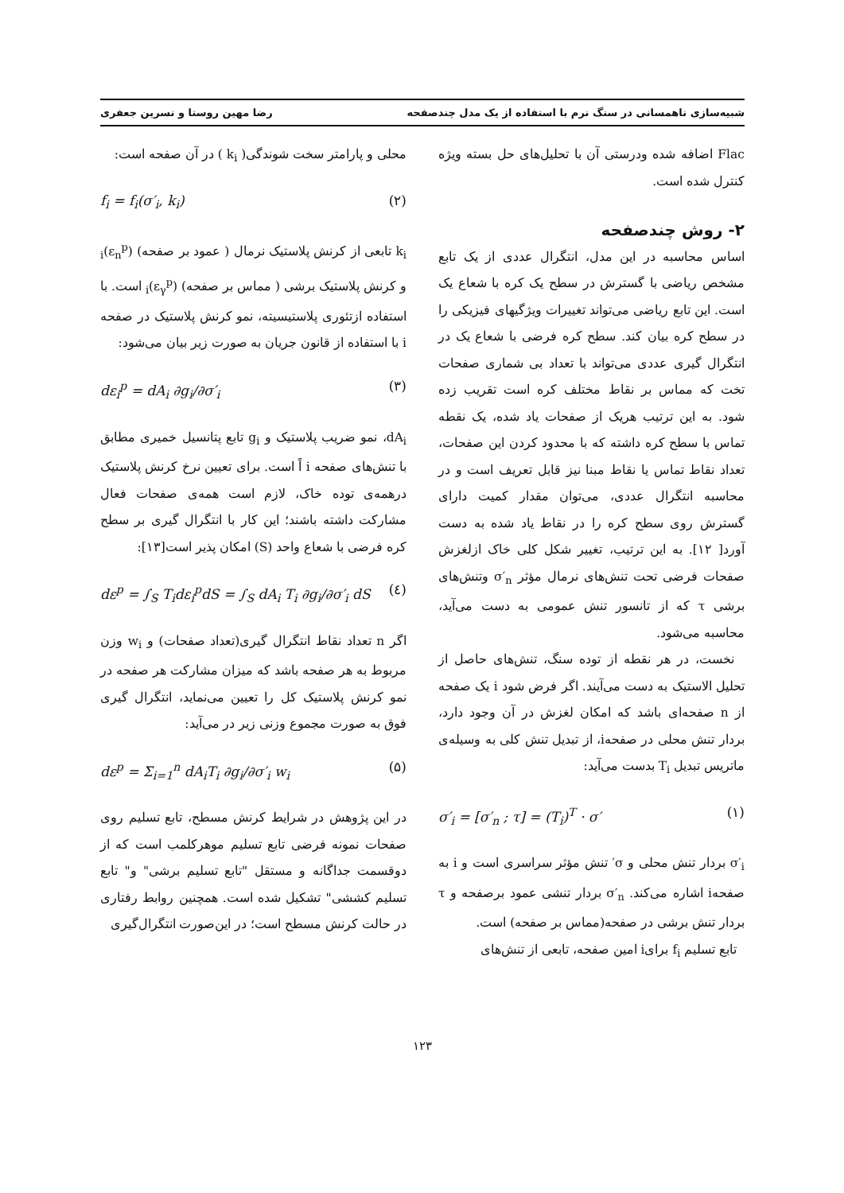شبیه‌سازی ناهمسانی در سنگ نرم با استفاده از یک مدل چندصفحه رضا مهین روستا و نسرین جعفری
Flac اضافه شده ودرستی آن با تحلیل‌های حل بسته ویژه کنترل شده است.
۲- روش چندصفحه
اساس محاسبه در این مدل، انتگرال عددی از یک تابع مشخص ریاضی با گسترش در سطح یک کره با شعاع یک است. این تابع ریاضی می‌تواند تغییرات ویژگیهای فیزیکی را در سطح کره بیان کند. سطح کره فرضی با شعاع یک در انتگرال گیری عددی می‌تواند با تعداد بی شماری صفحات تخت که مماس بر نقاط مختلف کره است تقریب زده شود. به این ترتیب هریک از صفحات یاد شده، یک نقطه تماس با سطح کره داشته که با محدود کردن این صفحات، تعداد نقاط تماس یا نقاط مبنا نیز قابل تعریف است و در محاسبه انتگرال عددی، می‌توان مقدار کمیت دارای گسترش روی سطح کره را در نقاط یاد شده به دست آورد[ ۱۲]. به این ترتیب، تغییر شکل کلی خاک ازلغزش صفحات فرضی تحت تنش‌های نرمال مؤثر σ′<sub>n</sub> وتنش‌های برشی τ که از تانسور تنش عمومی به دست می‌آید، محاسبه می‌شود.
نخست، در هر نقطه از توده سنگ، تنش‌های حاصل از تحلیل الاستیک به دست می‌آیند. اگر فرض شود i یک صفحه از n صفحه‌ای باشد که امکان لغزش در آن وجود دارد، بردار تنش محلی در صفحهi، از تبدیل تنش کلی به وسیله‌ی ماتریس تبدیل T<sub>i</sub> بدست می‌آید:
σ′<sub>i</sub> = [σ′<sub>n</sub> ; τ] = (T<sub>i</sub>)<sup>T</sup> · σ′ (۱)
σ′<sub>i</sub> بردار تنش محلی و σ′ تنش مؤثر سراسری است و i به صفحهi اشاره می‌کند. σ′<sub>n</sub> بردار تنشی عمود برصفحه و τ بردار تنش برشی در صفحه(مماس بر صفحه) است.
تابع تسلیم f<sub>i</sub> برایi امین صفحه، تابعی از تنش‌های
محلی و پارامتر سخت شوندگی( k<sub>i</sub> ) در آن صفحه است:
f<sub>i</sub> = f<sub>i</sub>(σ′<sub>i</sub>, k<sub>i</sub>) (۲)
k<sub>i</sub> تابعی از کرنش پلاستیک نرمال ( عمود بر صفحه) (ε<sub>n</sub><sup>p</sup>)<sub>i</sub> و کرنش پلاستیک برشی ( مماس بر صفحه) (ε<sub>γ</sub><sup>p</sup>)<sub>i</sub> است. با استفاده ازتئوری پلاستیسیته، نمو کرنش پلاستیک در صفحه i با استفاده از قانون جریان به صورت زیر بیان می‌شود:
dε<sub>i</sub><sup>p</sup> = dA<sub>i</sub> ∂g<sub>i</sub>/∂σ′<sub>i</sub> (۳)
dA<sub>i</sub>، نمو ضریب پلاستیک و g<sub>i</sub> تابع پتانسیل خمیری مطابق با تنش‌های صفحه i اً است. برای تعیین نرخ کرنش پلاستیک درهمه‌ی توده خاک، لازم است همه‌ی صفحات فعال مشارکت داشته باشند؛ این کار با انتگرال گیری بر سطح کره فرضی با شعاع واحد (S) امکان پذیر است[۱۳]:
dε<sup>p</sup> = ∫<sub>S</sub> T<sub>i</sub>dε<sub>i</sub><sup>p</sup>dS = ∫<sub>S</sub> dA<sub>i</sub> T<sub>i</sub> ∂g<sub>i</sub>/∂σ′<sub>i</sub> dS (٤)
اگر n تعداد نقاط انتگرال گیری(تعداد صفحات) و w<sub>i</sub> وزن مربوط به هر صفحه باشد که میزان مشارکت هر صفحه در نمو کرنش پلاستیک کل را تعیین می‌نماید، انتگرال گیری فوق به صورت مجموع وزنی زیر در می‌آید:
dε<sup>p</sup> = Σ<sub>i=1</sub><sup>n</sup> dA<sub>i</sub>T<sub>i</sub> ∂g<sub>i</sub>/∂σ′<sub>i</sub> w<sub>i</sub> (۵)
در این پژوهش در شرایط کرنش مسطح، تابع تسلیم روی صفحات نمونه فرضی تابع تسلیم موهرکلمب است که از دوقسمت جداگانه و مستقل "تابع تسلیم برشی" و" تابع تسلیم کششی" تشکیل شده است. همچنین روابط رفتاری در حالت کرنش مسطح است؛ در این‌صورت انتگرال‌گیری
۱۲۳